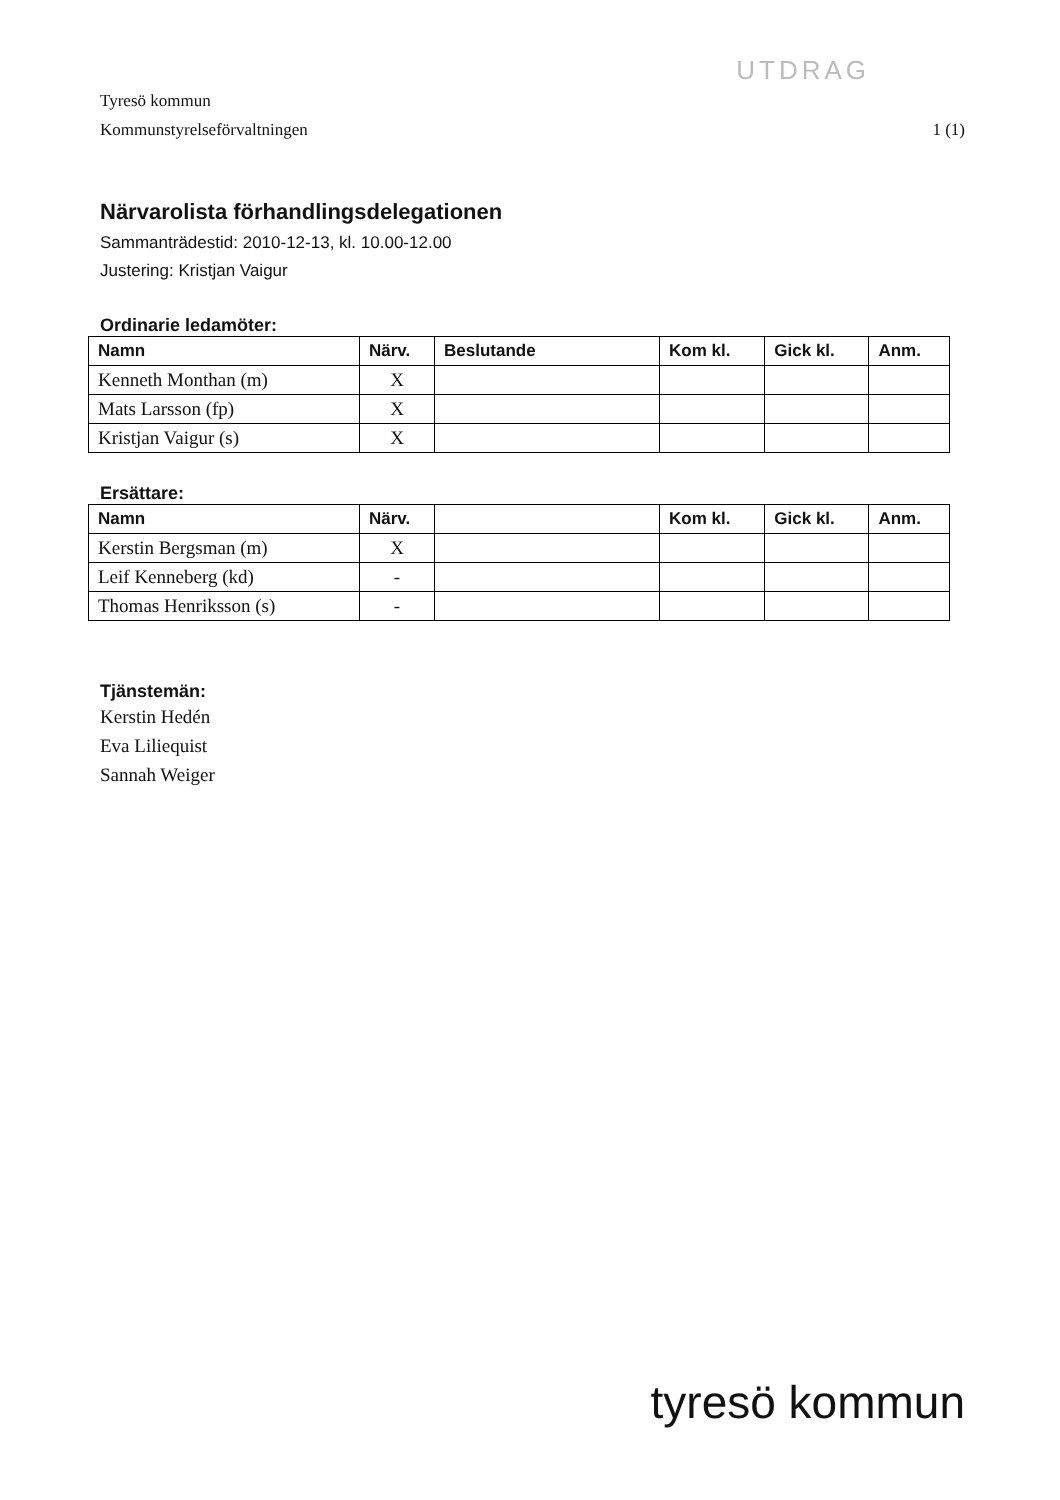UTDRAG
Tyresö kommun
Kommunstyrelseförvaltningen
1 (1)
Närvarolista förhandlingsdelegationen
Sammanträdestid: 2010-12-13, kl. 10.00-12.00
Justering: Kristjan Vaigur
Ordinarie ledamöter:
| Namn | Närv. | Beslutande | Kom kl. | Gick kl. | Anm. |
| --- | --- | --- | --- | --- | --- |
| Kenneth Monthan (m) | X | | | | |
| Mats Larsson (fp) | X | | | | |
| Kristjan Vaigur (s) | X | | | | |
Ersättare:
| Namn | Närv. | | Kom kl. | Gick kl. | Anm. |
| --- | --- | --- | --- | --- | --- |
| Kerstin Bergsman (m) | X | | | | |
| Leif Kenneberg (kd) | - | | | | |
| Thomas Henriksson (s) | - | | | | |
Tjänstemän:
Kerstin Hedén
Eva Liliequist
Sannah Weiger
tyresö kommun